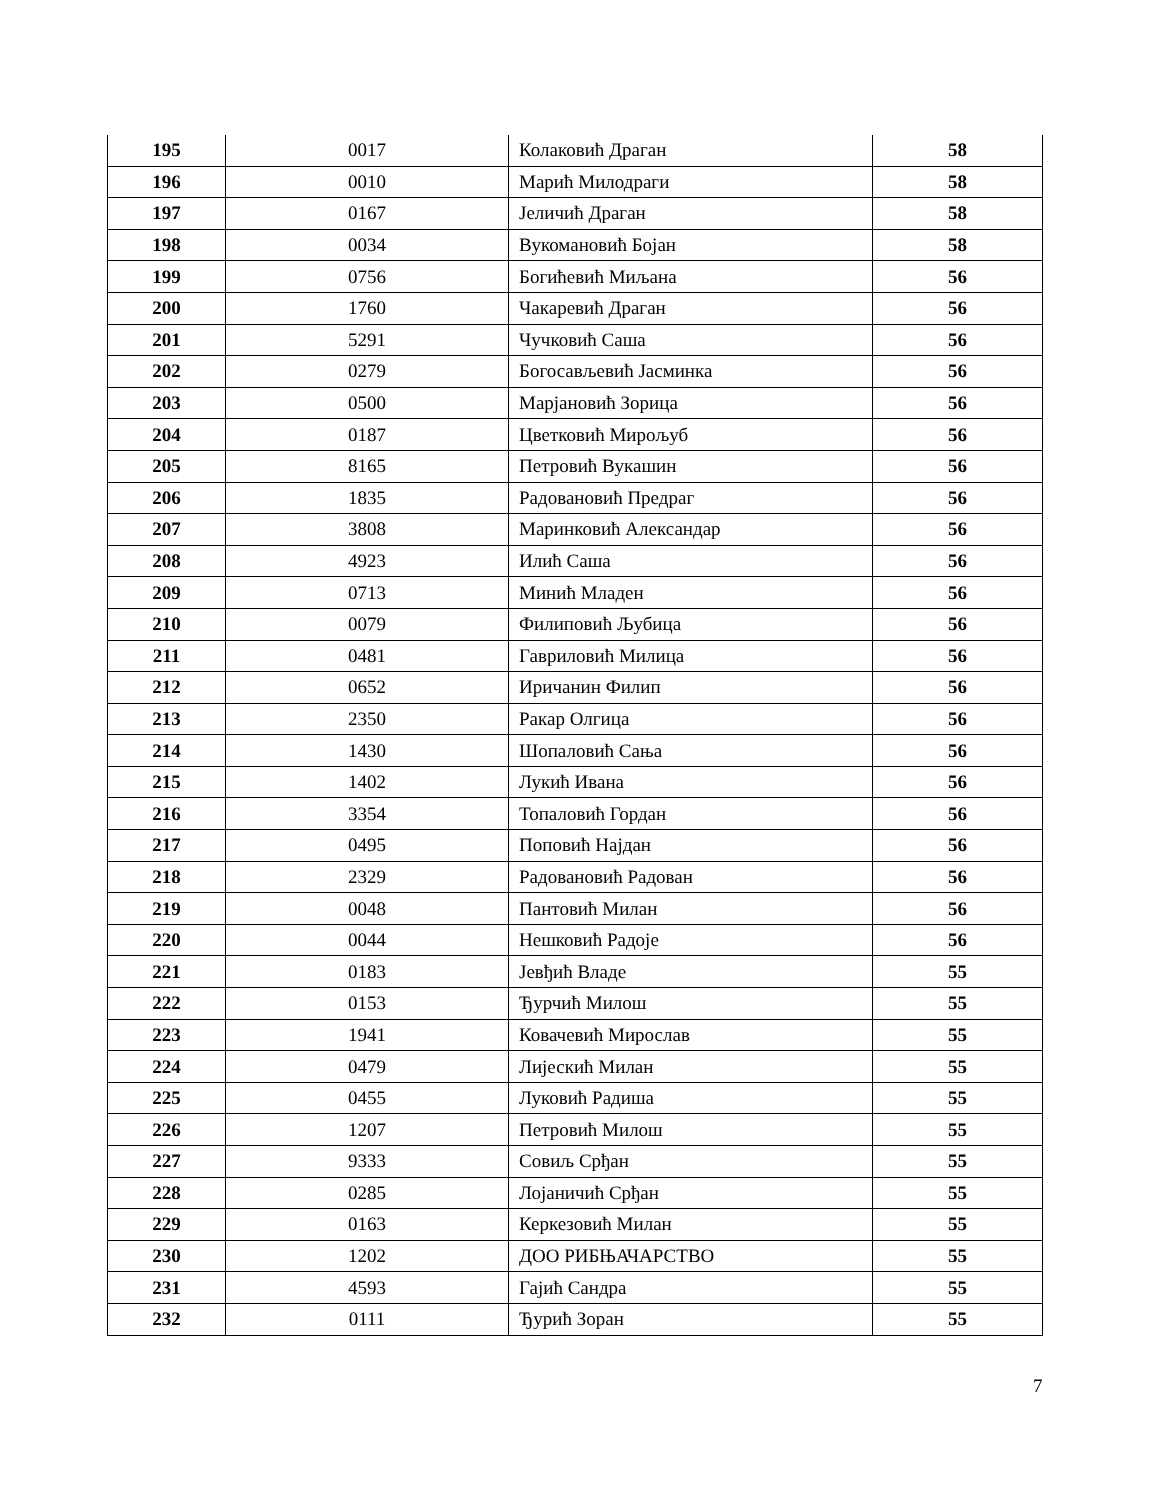| 195 | 0017 | Колаковић Драган | 58 |
| 196 | 0010 | Марић Милодраги | 58 |
| 197 | 0167 | Јеличић Драган | 58 |
| 198 | 0034 | Вукомановић Бојан | 58 |
| 199 | 0756 | Богићевић Миљана | 56 |
| 200 | 1760 | Чакаревић Драган | 56 |
| 201 | 5291 | Чучковић Саша | 56 |
| 202 | 0279 | Богосављевић Јасминка | 56 |
| 203 | 0500 | Марјановић Зорица | 56 |
| 204 | 0187 | Цветковић Мирољуб | 56 |
| 205 | 8165 | Петровић Вукашин | 56 |
| 206 | 1835 | Радовановић Предраг | 56 |
| 207 | 3808 | Маринковић Александар | 56 |
| 208 | 4923 | Илић Саша | 56 |
| 209 | 0713 | Минић Младен | 56 |
| 210 | 0079 | Филиповић Љубица | 56 |
| 211 | 0481 | Гавриловић Милица | 56 |
| 212 | 0652 | Иричанин Филип | 56 |
| 213 | 2350 | Ракар Олгица | 56 |
| 214 | 1430 | Шопаловић Сања | 56 |
| 215 | 1402 | Лукић Ивана | 56 |
| 216 | 3354 | Топаловић Гордан | 56 |
| 217 | 0495 | Поповић Најдан | 56 |
| 218 | 2329 | Радовановић Радован | 56 |
| 219 | 0048 | Пантовић Милан | 56 |
| 220 | 0044 | Нешковић Радоје | 56 |
| 221 | 0183 | Јевђић Владе | 55 |
| 222 | 0153 | Ђурчић Милош | 55 |
| 223 | 1941 | Ковачевић Мирослав | 55 |
| 224 | 0479 | Лијескић Милан | 55 |
| 225 | 0455 | Луковић Радиша | 55 |
| 226 | 1207 | Петровић Милош | 55 |
| 227 | 9333 | Совиљ Срђан | 55 |
| 228 | 0285 | Лојаничић Срђан | 55 |
| 229 | 0163 | Керкезовић Милан | 55 |
| 230 | 1202 | ДОО РИБЊАЧАРСТВО | 55 |
| 231 | 4593 | Гајић Сандра | 55 |
| 232 | 0111 | Ђурић Зоран | 55 |
7